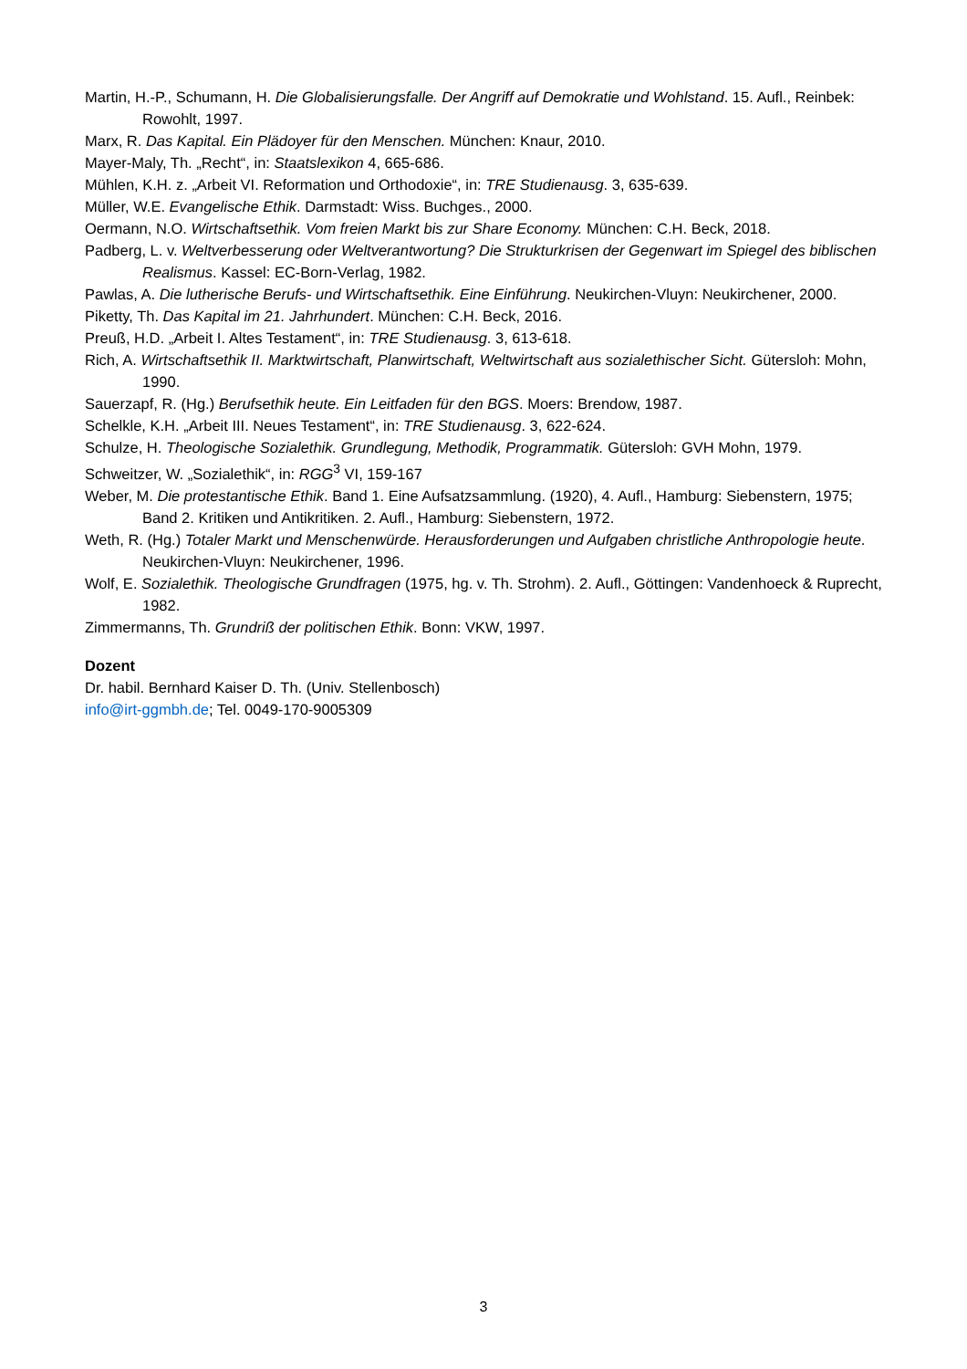Martin, H.-P., Schumann, H. Die Globalisierungsfalle. Der Angriff auf Demokratie und Wohlstand. 15. Aufl., Reinbek: Rowohlt, 1997.
Marx, R. Das Kapital. Ein Plädoyer für den Menschen. München: Knaur, 2010.
Mayer-Maly, Th. „Recht“, in: Staatslexikon 4, 665-686.
Mühlen, K.H. z. „Arbeit VI. Reformation und Orthodoxie“, in: TRE Studienausg. 3, 635-639.
Müller, W.E. Evangelische Ethik. Darmstadt: Wiss. Buchges., 2000.
Oermann, N.O. Wirtschaftsethik. Vom freien Markt bis zur Share Economy. München: C.H. Beck, 2018.
Padberg, L. v. Weltverbesserung oder Weltverantwortung? Die Strukturkrisen der Gegenwart im Spiegel des biblischen Realismus. Kassel: EC-Born-Verlag, 1982.
Pawlas, A. Die lutherische Berufs- und Wirtschaftsethik. Eine Einführung. Neukirchen-Vluyn: Neukirchener, 2000.
Piketty, Th. Das Kapital im 21. Jahrhundert. München: C.H. Beck, 2016.
Preuß, H.D. „Arbeit I. Altes Testament“, in: TRE Studienausg. 3, 613-618.
Rich, A. Wirtschaftsethik II. Marktwirtschaft, Planwirtschaft, Weltwirtschaft aus sozialethischer Sicht. Gütersloh: Mohn, 1990.
Sauerzapf, R. (Hg.) Berufsethik heute. Ein Leitfaden für den BGS. Moers: Brendow, 1987.
Schelkle, K.H. „Arbeit III. Neues Testament“, in: TRE Studienausg. 3, 622-624.
Schulze, H. Theologische Sozialethik. Grundlegung, Methodik, Programmatik. Gütersloh: GVH Mohn, 1979.
Schweitzer, W. „Sozialethik“, in: RGG<sup>3</sup> VI, 159-167
Weber, M. Die protestantische Ethik. Band 1. Eine Aufsatzsammlung. (1920), 4. Aufl., Hamburg: Siebenstern, 1975; Band 2. Kritiken und Antikritiken. 2. Aufl., Hamburg: Siebenstern, 1972.
Weth, R. (Hg.) Totaler Markt und Menschenwürde. Herausforderungen und Aufgaben christliche Anthropologie heute. Neukirchen-Vluyn: Neukirchener, 1996.
Wolf, E. Sozialethik. Theologische Grundfragen (1975, hg. v. Th. Strohm). 2. Aufl., Göttingen: Vandenhoeck & Ruprecht, 1982.
Zimmermanns, Th. Grundriß der politischen Ethik. Bonn: VKW, 1997.
Dozent
Dr. habil. Bernhard Kaiser D. Th. (Univ. Stellenbosch)
info@irt-ggmbh.de; Tel. 0049-170-9005309
3